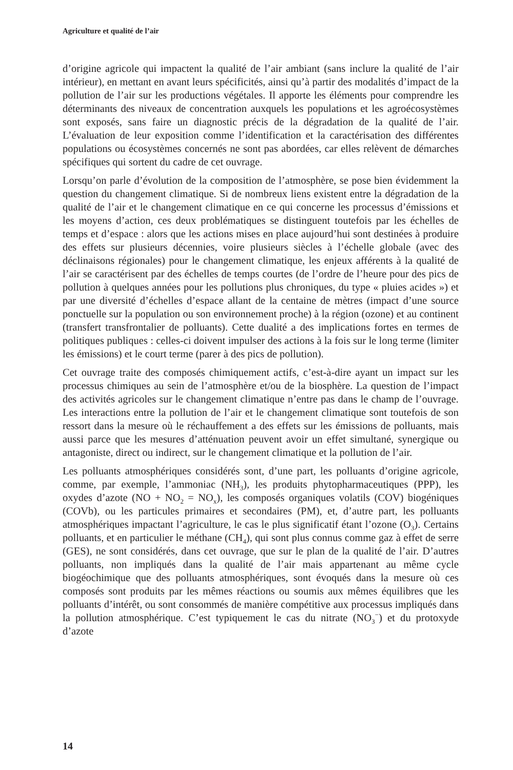Agriculture et qualité de l’air
d’origine agricole qui impactent la qualité de l’air ambiant (sans inclure la qualité de l’air intérieur), en mettant en avant leurs spécificités, ainsi qu’à partir des modalités d’impact de la pollution de l’air sur les productions végétales. Il apporte les éléments pour comprendre les déterminants des niveaux de concentration auxquels les populations et les agroécosystèmes sont exposés, sans faire un diagnostic précis de la dégradation de la qualité de l’air. L’évaluation de leur exposition comme l’identification et la caractérisation des différentes populations ou écosystèmes concernés ne sont pas abordées, car elles relèvent de démarches spécifiques qui sortent du cadre de cet ouvrage.
Lorsqu’on parle d’évolution de la composition de l’atmosphère, se pose bien évidemment la question du changement climatique. Si de nombreux liens existent entre la dégradation de la qualité de l’air et le changement climatique en ce qui concerne les processus d’émissions et les moyens d’action, ces deux problématiques se distinguent toutefois par les échelles de temps et d’espace : alors que les actions mises en place aujourd’hui sont destinées à produire des effets sur plusieurs décennies, voire plusieurs siècles à l’échelle globale (avec des déclinaisons régionales) pour le changement climatique, les enjeux afférents à la qualité de l’air se caractérisent par des échelles de temps courtes (de l’ordre de l’heure pour des pics de pollution à quelques années pour les pollutions plus chroniques, du type « pluies acides ») et par une diversité d’échelles d’espace allant de la centaine de mètres (impact d’une source ponctuelle sur la population ou son environnement proche) à la région (ozone) et au continent (transfert transfrontalier de polluants). Cette dualité a des implications fortes en termes de politiques publiques : celles-ci doivent impulser des actions à la fois sur le long terme (limiter les émissions) et le court terme (parer à des pics de pollution).
Cet ouvrage traite des composés chimiquement actifs, c’est-à-dire ayant un impact sur les processus chimiques au sein de l’atmosphère et/ou de la biosphère. La question de l’impact des activités agricoles sur le changement climatique n’entre pas dans le champ de l’ouvrage. Les interactions entre la pollution de l’air et le changement climatique sont toutefois de son ressort dans la mesure où le réchauffement a des effets sur les émissions de polluants, mais aussi parce que les mesures d’atténuation peuvent avoir un effet simultané, synergique ou antagoniste, direct ou indirect, sur le changement climatique et la pollution de l’air.
Les polluants atmosphériques considérés sont, d’une part, les polluants d’origine agricole, comme, par exemple, l’ammoniac (NH<sub>3</sub>), les produits phytopharmaceutiques (PPP), les oxydes d’azote (NO + NO<sub>2</sub> = NO<sub>x</sub>), les composés organiques volatils (COV) biogéniques (COVb), ou les particules primaires et secondaires (PM), et, d’autre part, les polluants atmosphériques impactant l’agriculture, le cas le plus significatif étant l’ozone (O<sub>3</sub>). Certains polluants, et en particulier le méthane (CH<sub>4</sub>), qui sont plus connus comme gaz à effet de serre (GES), ne sont considérés, dans cet ouvrage, que sur le plan de la qualité de l’air. D’autres polluants, non impliqués dans la qualité de l’air mais appartenant au même cycle biogéochimique que des polluants atmosphériques, sont évoqués dans la mesure où ces composés sont produits par les mêmes réactions ou soumis aux mêmes équilibres que les polluants d’intérêt, ou sont consommés de manière compétitive aux processus impliqués dans la pollution atmosphérique. C’est typiquement le cas du nitrate (NO<sub>3</sub><sup>−</sup>) et du protoxyde d’azote
14